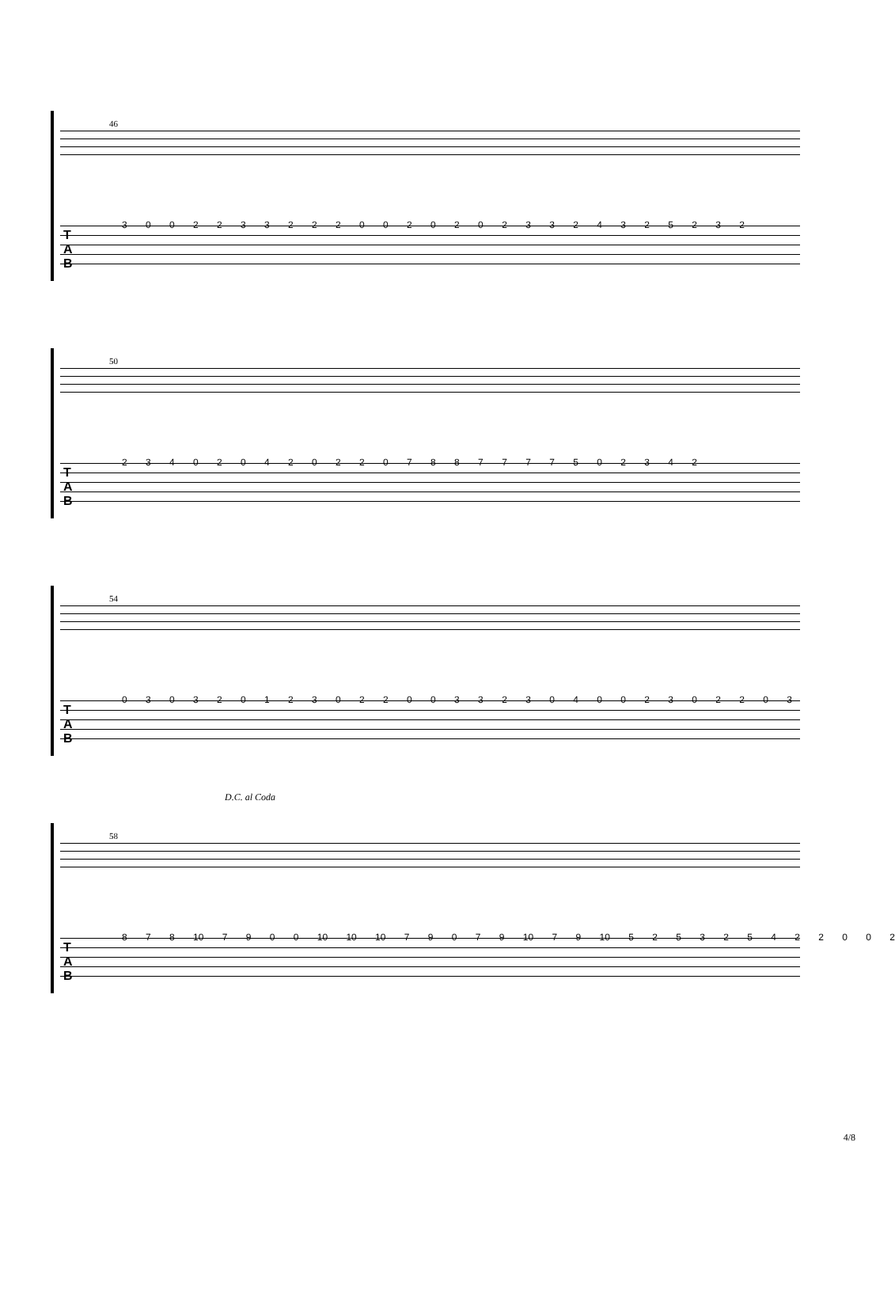46
T
A
B
3 0 0 2 2 3 3 2 2 2 0 0 2 0 2 0 2 3 3 2 4 3 2 5 2 3 2
50
T
A
B
2 3 4 0 2 0 4 2 0 2 2 0 7 8 8 7 7 7 7 5 0 2 3 4 2
54
T
A
B
0 3 0 3 2 0 1 2 3 0 2 2 0 0 3 3 2 3 0 4 0 0 2 3 0 2 2 0 3
D.C. al Coda
58
T
A
B
8 7 8 10 7 9 0 0 10 10 10 7 9 0 7 9 10 7 9 10 5 2 5 3 2 5 4 2 2 0 0 2
4/8